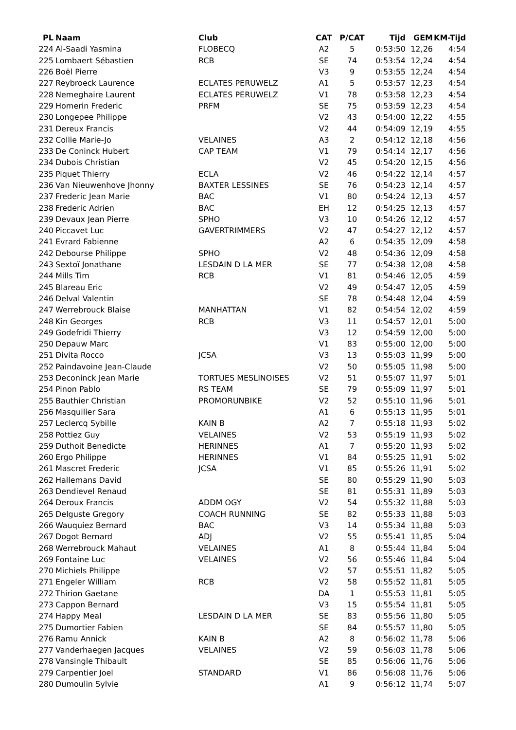| PL | Naam | Club | CAT | P/CAT | Tijd | GEM | KM-Tijd |
| --- | --- | --- | --- | --- | --- | --- | --- |
| 224 | Al-Saadi Yasmina | FLOBECQ | A2 | 5 | 0:53:50 | 12,26 | 4:54 |
| 225 | Lombaert Sébastien | RCB | SE | 74 | 0:53:54 | 12,24 | 4:54 |
| 226 | Boël Pierre | | V3 | 9 | 0:53:55 | 12,24 | 4:54 |
| 227 | Reybroeck Laurence | ECLATES PERUWELZ | A1 | 5 | 0:53:57 | 12,23 | 4:54 |
| 228 | Nemeghaire Laurent | ECLATES PERUWELZ | V1 | 78 | 0:53:58 | 12,23 | 4:54 |
| 229 | Homerin Frederic | PRFM | SE | 75 | 0:53:59 | 12,23 | 4:54 |
| 230 | Longepee Philippe | | V2 | 43 | 0:54:00 | 12,22 | 4:55 |
| 231 | Dereux Francis | | V2 | 44 | 0:54:09 | 12,19 | 4:55 |
| 232 | Collie Marie-Jo | VELAINES | A3 | 2 | 0:54:12 | 12,18 | 4:56 |
| 233 | De Coninck Hubert | CAP TEAM | V1 | 79 | 0:54:14 | 12,17 | 4:56 |
| 234 | Dubois Christian | | V2 | 45 | 0:54:20 | 12,15 | 4:56 |
| 235 | Piquet Thierry | ECLA | V2 | 46 | 0:54:22 | 12,14 | 4:57 |
| 236 | Van Nieuwenhove Jhonny | BAXTER LESSINES | SE | 76 | 0:54:23 | 12,14 | 4:57 |
| 237 | Frederic Jean Marie | BAC | V1 | 80 | 0:54:24 | 12,13 | 4:57 |
| 238 | Frederic Adrien | BAC | EH | 12 | 0:54:25 | 12,13 | 4:57 |
| 239 | Devaux Jean Pierre | SPHO | V3 | 10 | 0:54:26 | 12,12 | 4:57 |
| 240 | Piccavet Luc | GAVERTRIMMERS | V2 | 47 | 0:54:27 | 12,12 | 4:57 |
| 241 | Evrard Fabienne | | A2 | 6 | 0:54:35 | 12,09 | 4:58 |
| 242 | Debourse Philippe | SPHO | V2 | 48 | 0:54:36 | 12,09 | 4:58 |
| 243 | Sextoï Jonathane | LESDAIN D LA MER | SE | 77 | 0:54:38 | 12,08 | 4:58 |
| 244 | Mills Tim | RCB | V1 | 81 | 0:54:46 | 12,05 | 4:59 |
| 245 | Blareau Eric | | V2 | 49 | 0:54:47 | 12,05 | 4:59 |
| 246 | Delval Valentin | | SE | 78 | 0:54:48 | 12,04 | 4:59 |
| 247 | Werrebrouck Blaise | MANHATTAN | V1 | 82 | 0:54:54 | 12,02 | 4:59 |
| 248 | Kin Georges | RCB | V3 | 11 | 0:54:57 | 12,01 | 5:00 |
| 249 | Godefridi Thierry | | V3 | 12 | 0:54:59 | 12,00 | 5:00 |
| 250 | Depauw Marc | | V1 | 83 | 0:55:00 | 12,00 | 5:00 |
| 251 | Divita Rocco | JCSA | V3 | 13 | 0:55:03 | 11,99 | 5:00 |
| 252 | Paindavoine Jean-Claude | | V2 | 50 | 0:55:05 | 11,98 | 5:00 |
| 253 | Deconinck Jean Marie | TORTUES MESLINOISES | V2 | 51 | 0:55:07 | 11,97 | 5:01 |
| 254 | Pinon Pablo | RS TEAM | SE | 79 | 0:55:09 | 11,97 | 5:01 |
| 255 | Bauthier Christian | PROMORUNBIKE | V2 | 52 | 0:55:10 | 11,96 | 5:01 |
| 256 | Masquilier Sara | | A1 | 6 | 0:55:13 | 11,95 | 5:01 |
| 257 | Leclercq Sybille | KAIN B | A2 | 7 | 0:55:18 | 11,93 | 5:02 |
| 258 | Pottiez Guy | VELAINES | V2 | 53 | 0:55:19 | 11,93 | 5:02 |
| 259 | Duthoit Benedicte | HERINNES | A1 | 7 | 0:55:20 | 11,93 | 5:02 |
| 260 | Ergo Philippe | HERINNES | V1 | 84 | 0:55:25 | 11,91 | 5:02 |
| 261 | Mascret Frederic | JCSA | V1 | 85 | 0:55:26 | 11,91 | 5:02 |
| 262 | Hallemans David | | SE | 80 | 0:55:29 | 11,90 | 5:03 |
| 263 | Dendievel Renaud | | SE | 81 | 0:55:31 | 11,89 | 5:03 |
| 264 | Deroux Francis | ADDM OGY | V2 | 54 | 0:55:32 | 11,88 | 5:03 |
| 265 | Delguste Gregory | COACH RUNNING | SE | 82 | 0:55:33 | 11,88 | 5:03 |
| 266 | Wauquiez Bernard | BAC | V3 | 14 | 0:55:34 | 11,88 | 5:03 |
| 267 | Dogot Bernard | ADJ | V2 | 55 | 0:55:41 | 11,85 | 5:04 |
| 268 | Werrebrouck Mahaut | VELAINES | A1 | 8 | 0:55:44 | 11,84 | 5:04 |
| 269 | Fontaine Luc | VELAINES | V2 | 56 | 0:55:46 | 11,84 | 5:04 |
| 270 | Michiels Philippe | | V2 | 57 | 0:55:51 | 11,82 | 5:05 |
| 271 | Engeler William | RCB | V2 | 58 | 0:55:52 | 11,81 | 5:05 |
| 272 | Thirion Gaetane | | DA | 1 | 0:55:53 | 11,81 | 5:05 |
| 273 | Cappon Bernard | | V3 | 15 | 0:55:54 | 11,81 | 5:05 |
| 274 | Happy Meal | LESDAIN D LA MER | SE | 83 | 0:55:56 | 11,80 | 5:05 |
| 275 | Dumortier Fabien | | SE | 84 | 0:55:57 | 11,80 | 5:05 |
| 276 | Ramu Annick | KAIN B | A2 | 8 | 0:56:02 | 11,78 | 5:06 |
| 277 | Vanderhaegen Jacques | VELAINES | V2 | 59 | 0:56:03 | 11,78 | 5:06 |
| 278 | Vansingle Thibault | | SE | 85 | 0:56:06 | 11,76 | 5:06 |
| 279 | Carpentier Joel | STANDARD | V1 | 86 | 0:56:08 | 11,76 | 5:06 |
| 280 | Dumoulin Sylvie | | A1 | 9 | 0:56:12 | 11,74 | 5:07 |